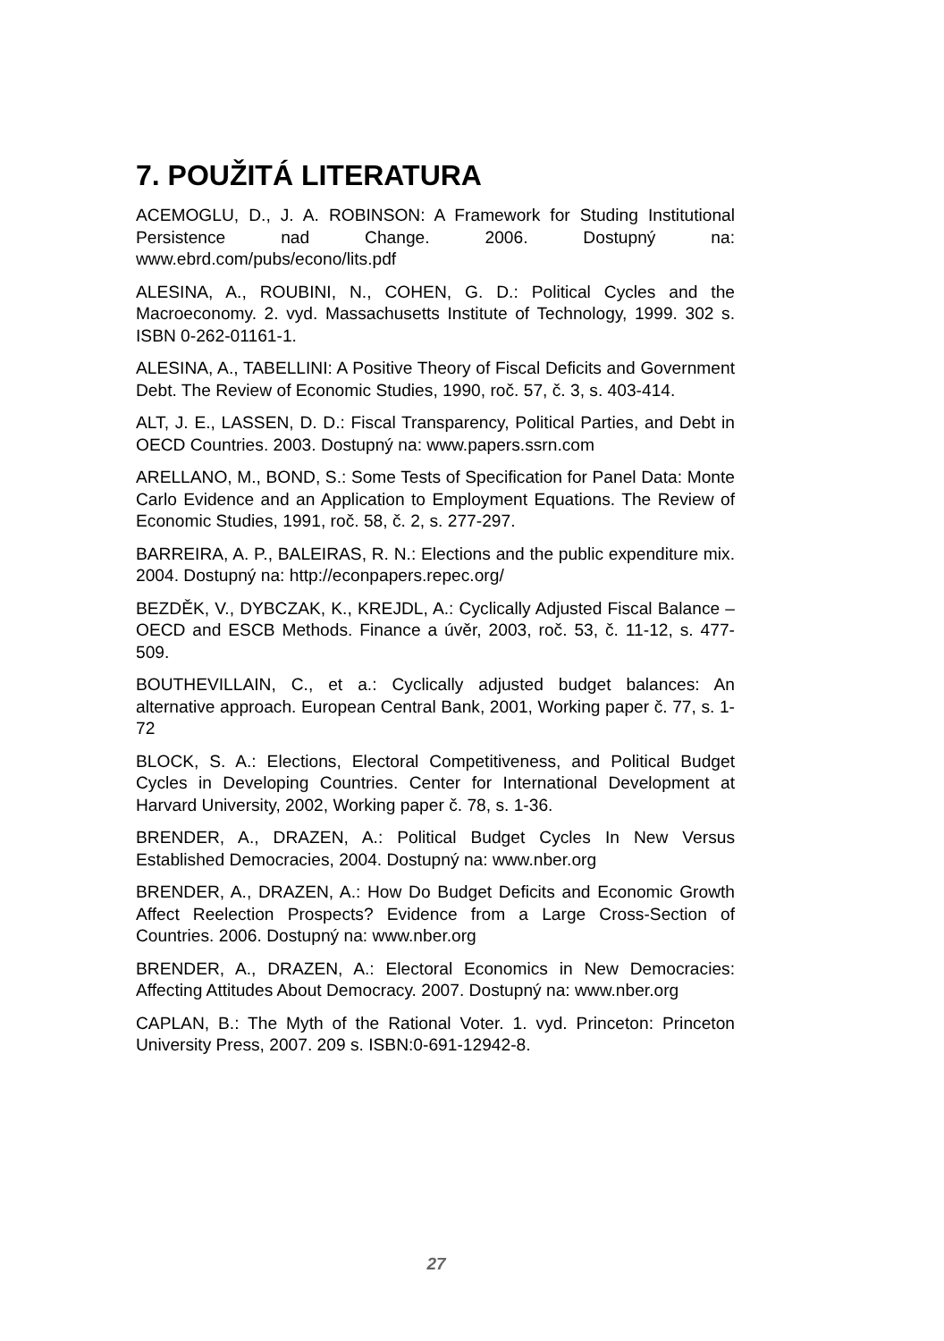7. POUŽITÁ LITERATURA
ACEMOGLU, D., J. A. ROBINSON: A Framework for Studing Institutional Persistence nad Change. 2006. Dostupný na: www.ebrd.com/pubs/econo/lits.pdf
ALESINA, A., ROUBINI, N., COHEN, G. D.: Political Cycles and the Macroeconomy. 2. vyd. Massachusetts Institute of Technology, 1999. 302 s. ISBN 0-262-01161-1.
ALESINA, A., TABELLINI: A Positive Theory of Fiscal Deficits and Government Debt. The Review of Economic Studies, 1990, roč. 57, č. 3, s. 403-414.
ALT, J. E., LASSEN, D. D.: Fiscal Transparency, Political Parties, and Debt in OECD Countries. 2003. Dostupný na: www.papers.ssrn.com
ARELLANO, M., BOND, S.: Some Tests of Specification for Panel Data: Monte Carlo Evidence and an Application to Employment Equations. The Review of Economic Studies, 1991, roč. 58, č. 2, s. 277-297.
BARREIRA, A. P., BALEIRAS, R. N.: Elections and the public expenditure mix. 2004. Dostupný na: http://econpapers.repec.org/
BEZDĚK, V., DYBCZAK, K., KREJDL, A.: Cyclically Adjusted Fiscal Balance – OECD and ESCB Methods. Finance a úvěr, 2003, roč. 53, č. 11-12, s. 477-509.
BOUTHEVILLAIN, C., et a.: Cyclically adjusted budget balances: An alternative approach. European Central Bank, 2001, Working paper č. 77, s. 1-72
BLOCK, S. A.: Elections, Electoral Competitiveness, and Political Budget Cycles in Developing Countries. Center for International Development at Harvard University, 2002, Working paper č. 78, s. 1-36.
BRENDER, A., DRAZEN, A.: Political Budget Cycles In New Versus Established Democracies, 2004. Dostupný na: www.nber.org
BRENDER, A., DRAZEN, A.: How Do Budget Deficits and Economic Growth Affect Reelection Prospects? Evidence from a Large Cross-Section of Countries. 2006. Dostupný na: www.nber.org
BRENDER, A., DRAZEN, A.: Electoral Economics in New Democracies: Affecting Attitudes About Democracy. 2007. Dostupný na: www.nber.org
CAPLAN, B.: The Myth of the Rational Voter. 1. vyd. Princeton: Princeton University Press, 2007. 209 s. ISBN:0-691-12942-8.
27